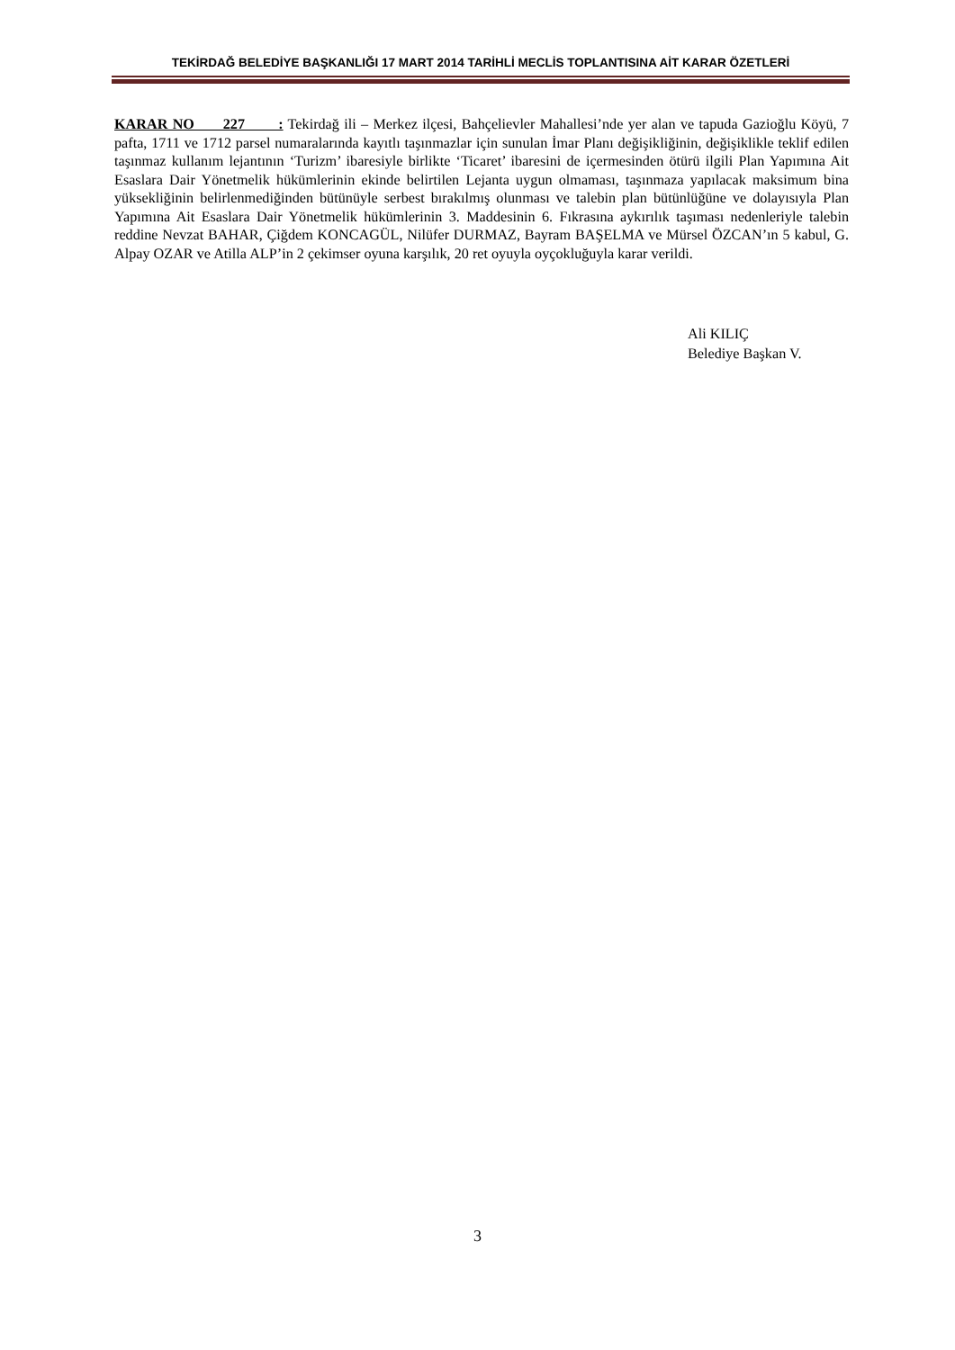TEKİRDAĞ BELEDİYE BAŞKANLIĞI 17 MART 2014 TARİHLİ MECLİS TOPLANTISINA AİT KARAR ÖZETLERİ
KARAR NO 227 : Tekirdağ ili – Merkez ilçesi, Bahçelievler Mahallesi’nde yer alan ve tapuda Gazioğlu Köyü, 7 pafta, 1711 ve 1712 parsel numaralarında kayıtlı taşınmazlar için sunulan İmar Planı değişikliğinin, değişiklikle teklif edilen taşınmaz kullanım lejantının ‘Turizm’ ibaresiyle birlikte ‘Ticaret’ ibaresini de içermesinden ötürü ilgili Plan Yapımına Ait Esaslara Dair Yönetmelik hükümlerinin ekinde belirtilen Lejanta uygun olmaması, taşınmaza yapılacak maksimum bina yüksekliğinin belirlenmediğinden bütünüyle serbest bırakılmış olunması ve talebin plan bütünlüğüne ve dolayısıyla Plan Yapımına Ait Esaslara Dair Yönetmelik hükümlerinin 3. Maddesinin 6. Fıkrasına aykırılık taşıması nedenleriyle talebin reddine Nevzat BAHAR, Çiğdem KONCAGÜL, Nilüfer DURMAZ, Bayram BAŞELMA ve Mürsel ÖZCAN’ın 5 kabul, G. Alpay OZAR ve Atilla ALP’in 2 çekimser oyuna karşılık, 20 ret oyuyla oyçokluğuyla karar verildi.
Ali KILIÇ
Belediye Başkan V.
3